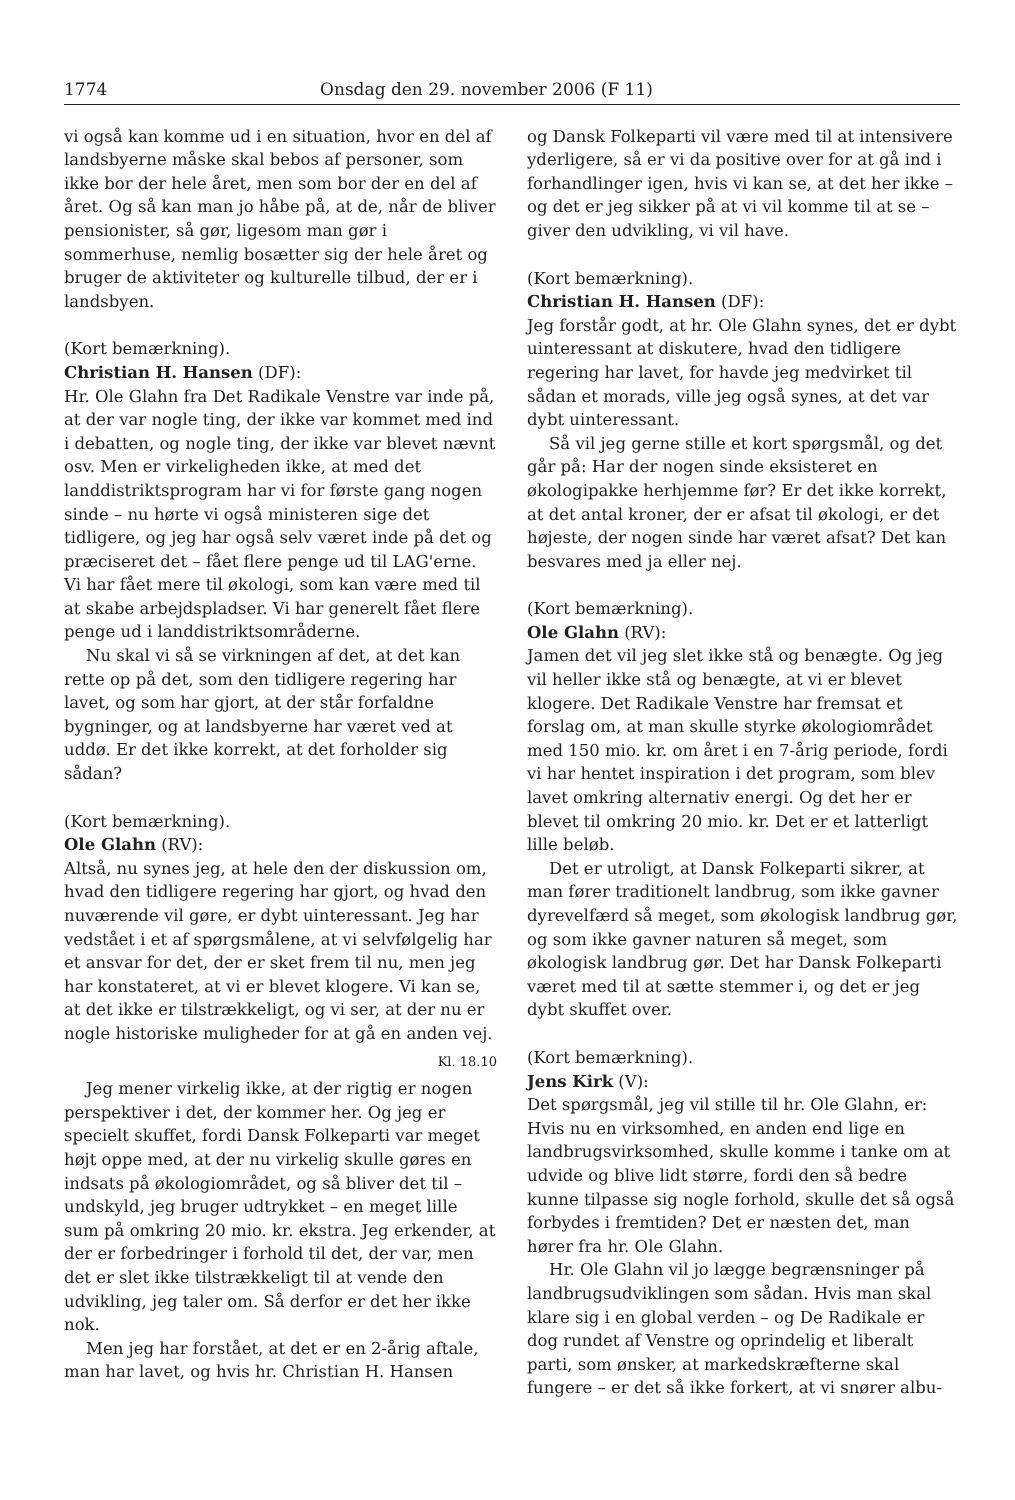1774 Onsdag den 29. november 2006 (F 11)
vi også kan komme ud i en situation, hvor en del af landsbyerne måske skal bebos af personer, som ikke bor der hele året, men som bor der en del af året. Og så kan man jo håbe på, at de, når de bliver pensionister, så gør, ligesom man gør i sommerhuse, nemlig bosætter sig der hele året og bruger de aktiviteter og kulturelle tilbud, der er i landsbyen.
(Kort bemærkning).
Christian H. Hansen (DF):
Hr. Ole Glahn fra Det Radikale Venstre var inde på, at der var nogle ting, der ikke var kommet med ind i debatten, og nogle ting, der ikke var blevet nævnt osv. Men er virkeligheden ikke, at med det landdistriktsprogram har vi for første gang nogen sinde – nu hørte vi også ministeren sige det tidligere, og jeg har også selv været inde på det og præciseret det – fået flere penge ud til LAG'erne. Vi har fået mere til økologi, som kan være med til at skabe arbejdspladser. Vi har generelt fået flere penge ud i landdistriktsområderne.
Nu skal vi så se virkningen af det, at det kan rette op på det, som den tidligere regering har lavet, og som har gjort, at der står forfaldne bygninger, og at landsbyerne har været ved at uddø. Er det ikke korrekt, at det forholder sig sådan?
(Kort bemærkning).
Ole Glahn (RV):
Altså, nu synes jeg, at hele den der diskussion om, hvad den tidligere regering har gjort, og hvad den nuværende vil gøre, er dybt uinteressant. Jeg har vedstået i et af spørgsmålene, at vi selvfølgelig har et ansvar for det, der er sket frem til nu, men jeg har konstateret, at vi er blevet klogere. Vi kan se, at det ikke er tilstrækkeligt, og vi ser, at der nu er nogle historiske muligheder for at gå en anden vej.
Kl. 18.10
Jeg mener virkelig ikke, at der rigtig er nogen perspektiver i det, der kommer her. Og jeg er specielt skuffet, fordi Dansk Folkeparti var meget højt oppe med, at der nu virkelig skulle gøres en indsats på økologiområdet, og så bliver det til – undskyld, jeg bruger udtrykket – en meget lille sum på omkring 20 mio. kr. ekstra. Jeg erkender, at der er forbedringer i forhold til det, der var, men det er slet ikke tilstrækkeligt til at vende den udvikling, jeg taler om. Så derfor er det her ikke nok.
Men jeg har forstået, at det er en 2-årig aftale, man har lavet, og hvis hr. Christian H. Hansen
og Dansk Folkeparti vil være med til at intensivere yderligere, så er vi da positive over for at gå ind i forhandlinger igen, hvis vi kan se, at det her ikke – og det er jeg sikker på at vi vil komme til at se – giver den udvikling, vi vil have.
(Kort bemærkning).
Christian H. Hansen (DF):
Jeg forstår godt, at hr. Ole Glahn synes, det er dybt uinteressant at diskutere, hvad den tidligere regering har lavet, for havde jeg medvirket til sådan et morads, ville jeg også synes, at det var dybt uinteressant.
Så vil jeg gerne stille et kort spørgsmål, og det går på: Har der nogen sinde eksisteret en økologipakke herhjemme før? Er det ikke korrekt, at det antal kroner, der er afsat til økologi, er det højeste, der nogen sinde har været afsat? Det kan besvares med ja eller nej.
(Kort bemærkning).
Ole Glahn (RV):
Jamen det vil jeg slet ikke stå og benægte. Og jeg vil heller ikke stå og benægte, at vi er blevet klogere. Det Radikale Venstre har fremsat et forslag om, at man skulle styrke økologiområdet med 150 mio. kr. om året i en 7-årig periode, fordi vi har hentet inspiration i det program, som blev lavet omkring alternativ energi. Og det her er blevet til omkring 20 mio. kr. Det er et latterligt lille beløb.
Det er utroligt, at Dansk Folkeparti sikrer, at man fører traditionelt landbrug, som ikke gavner dyrevelfærd så meget, som økologisk landbrug gør, og som ikke gavner naturen så meget, som økologisk landbrug gør. Det har Dansk Folkeparti været med til at sætte stemmer i, og det er jeg dybt skuffet over.
(Kort bemærkning).
Jens Kirk (V):
Det spørgsmål, jeg vil stille til hr. Ole Glahn, er: Hvis nu en virksomhed, en anden end lige en landbrugsvirksomhed, skulle komme i tanke om at udvide og blive lidt større, fordi den så bedre kunne tilpasse sig nogle forhold, skulle det så også forbydes i fremtiden? Det er næsten det, man hører fra hr. Ole Glahn.
Hr. Ole Glahn vil jo lægge begrænsninger på landbrugsudviklingen som sådan. Hvis man skal klare sig i en global verden – og De Radikale er dog rundet af Venstre og oprindelig et liberalt parti, som ønsker, at markedskræfterne skal fungere – er det så ikke forkert, at vi snører albu-